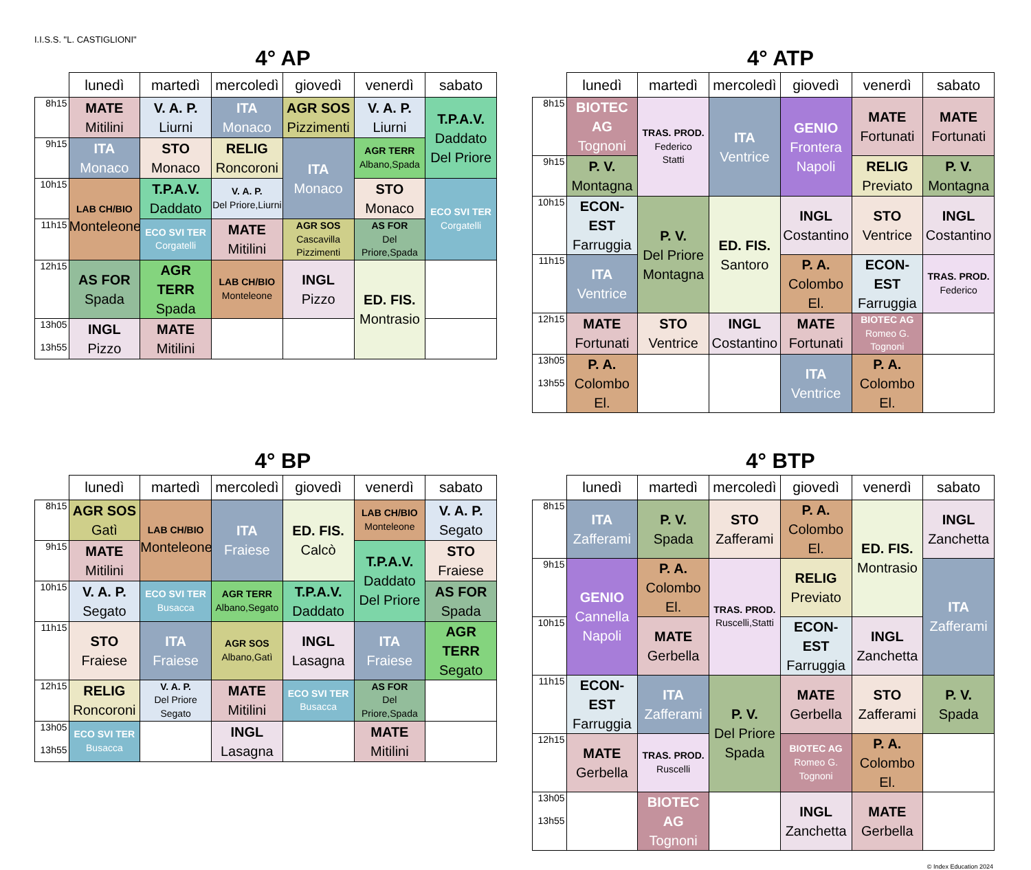I.I.S.S. "L. CASTIGLIONI"
4° AP
| | lunedì | martedì | mercoledì | giovedì | venerdì | sabato |
| --- | --- | --- | --- | --- | --- | --- |
| 8h15 | MATE Mitilini | V. A. P. Liurni | ITA Monaco | AGR SOS Pizzimenti | V. A. P. Liurni | T.P.A.V. Daddato Del Priore |
| 9h15 | ITA Monaco | STO Monaco | RELIG Roncoroni | ITA Monaco | AGR TERR Albano,Spada | |
| 10h15 | LAB CH/BIO Monteleone | T.P.A.V. Daddato | V. A. P. Del Priore,Liurni | | STO Monaco | ECO SVI TER Corgatelli |
| 11h15 | | ECO SVI TER Corgatelli | MATE Mitilini | AGR SOS Cascavilla Pizzimenti | AS FOR Del Priore,Spada | |
| 12h15 | AS FOR Spada | AGR TERR Spada | LAB CH/BIO Monteleone | INGL Pizzo | ED. FIS. Montrasio | |
| 13h05 13h55 | INGL Pizzo | MATE Mitilini | | | | |
4° ATP
| | lunedì | martedì | mercoledì | giovedì | venerdì | sabato |
| --- | --- | --- | --- | --- | --- | --- |
| 8h15 | BIOTEC AG Tognoni | TRAS. PROD. Federico Statti | ITA Ventrice | GENIO Frontera Napoli | MATE Fortunati | MATE Fortunati |
| 9h15 | P. V. Montagna | | | | RELIG Previato | P. V. Montagna |
| 10h15 | ECON-EST Farruggia | P. V. Del Priore Montagna | ED. FIS. Santoro | INGL Costantino | STO Ventrice | INGL Costantino |
| 11h15 | ITA Ventrice | | | P. A. Colombo El. | ECON-EST Farruggia | TRAS. PROD. Federico |
| 12h15 | MATE Fortunati | STO Ventrice | INGL Costantino | MATE Fortunati | BIOTEC AG Romeo G. Tognoni | |
| 13h05 13h55 | P. A. Colombo El. | | | ITA Ventrice | P. A. Colombo El. | |
4° BP
| | lunedì | martedì | mercoledì | giovedì | venerdì | sabato |
| --- | --- | --- | --- | --- | --- | --- |
| 8h15 | AGR SOS Gatì | LAB CH/BIO Monteleone | ITA Fraiese | ED. FIS. Calcò | LAB CH/BIO Monteleone | V. A. P. Segato |
| 9h15 | MATE Mitilini | | | | T.P.A.V. Daddato Del Priore | STO Fraiese |
| 10h15 | V. A. P. Segato | ECO SVI TER Busacca | AGR TERR Albano,Segato | T.P.A.V. Daddato | | AS FOR Spada |
| 11h15 | STO Fraiese | ITA Fraiese | AGR SOS Albano,Gatì | INGL Lasagna | ITA Fraiese | AGR TERR Segato |
| 12h15 | RELIG Roncoroni | V. A. P. Del Priore Segato | MATE Mitilini | ECO SVI TER Busacca | AS FOR Del Priore,Spada | |
| 13h05 13h55 | ECO SVI TER Busacca | | INGL Lasagna | | MATE Mitilini | |
4° BTP
| | lunedì | martedì | mercoledì | giovedì | venerdì | sabato |
| --- | --- | --- | --- | --- | --- | --- |
| 8h15 | ITA Zafferami | P. V. Spada | STO Zafferami | P. A. Colombo El. | ED. FIS. Montrasio | INGL Zanchetta |
| 9h15 | GENIO Cannella Napoli | P. A. Colombo El. | TRAS. PROD. Ruscelli,Statti | RELIG Previato | | ITA Zafferami |
| 10h15 | | MATE Gerbella | | ECON-EST Farruggia | INGL Zanchetta | |
| 11h15 | ECON-EST Farruggia | ITA Zafferami | P. V. Del Priore Spada | MATE Gerbella | STO Zafferami | P. V. Spada |
| 12h15 | MATE Gerbella | TRAS. PROD. Ruscelli | | BIOTEC AG Romeo G. Tognoni | P. A. Colombo El. | |
| 13h05 13h55 | | BIOTEC AG Tognoni | | INGL Zanchetta | MATE Gerbella | |
© Index Education 2024